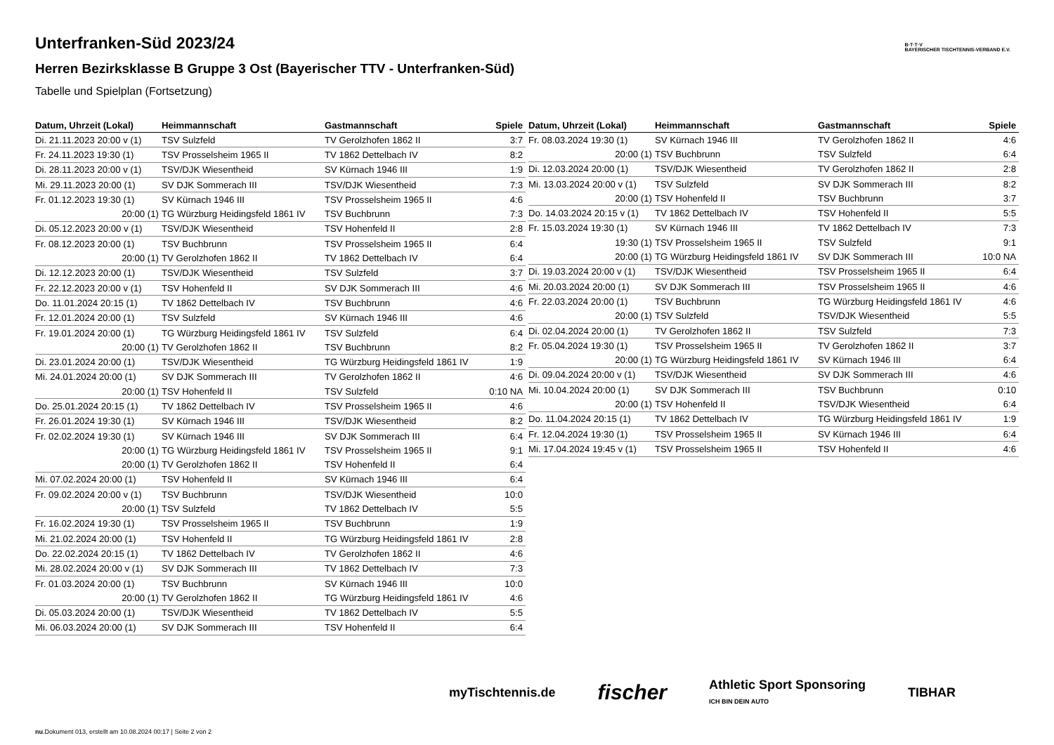B·T·T·V
BAYERISCHER TISCHTENNIS-VERBAND E.V.
Unterfranken-Süd 2023/24
Herren Bezirksklasse B Gruppe 3 Ost (Bayerischer TTV - Unterfranken-Süd)
Tabelle und Spielplan (Fortsetzung)
| Datum, Uhrzeit (Lokal) | Heimmannschaft | Gastmannschaft | Spiele |
| --- | --- | --- | --- |
| Di. 21.11.2023 20:00 v (1) | TSV Sulzfeld | TV Gerolzhofen 1862 II | 3:7 |
| Fr. 24.11.2023 19:30 (1) | TSV Prosselsheim 1965 II | TV 1862 Dettelbach IV | 8:2 |
| Di. 28.11.2023 20:00 v (1) | TSV/DJK Wiesentheid | SV Kürnach 1946 III | 1:9 |
| Mi. 29.11.2023 20:00 (1) | SV DJK Sommerach III | TSV/DJK Wiesentheid | 7:3 |
| Fr. 01.12.2023 19:30 (1) | SV Kürnach 1946 III | TSV Prosselsheim 1965 II | 4:6 |
| 20:00 (1) | TG Würzburg Heidingsfeld 1861 IV | TSV Buchbrunn | 7:3 |
| Di. 05.12.2023 20:00 v (1) | TSV/DJK Wiesentheid | TSV Hohenfeld II | 2:8 |
| Fr. 08.12.2023 20:00 (1) | TSV Buchbrunn | TSV Prosselsheim 1965 II | 6:4 |
| 20:00 (1) | TV Gerolzhofen 1862 II | TV 1862 Dettelbach IV | 6:4 |
| Di. 12.12.2023 20:00 (1) | TSV/DJK Wiesentheid | TSV Sulzfeld | 3:7 |
| Fr. 22.12.2023 20:00 v (1) | TSV Hohenfeld II | SV DJK Sommerach III | 4:6 |
| Do. 11.01.2024 20:15 (1) | TV 1862 Dettelbach IV | TSV Buchbrunn | 4:6 |
| Fr. 12.01.2024 20:00 (1) | TSV Sulzfeld | SV Kürnach 1946 III | 4:6 |
| Fr. 19.01.2024 20:00 (1) | TG Würzburg Heidingsfeld 1861 IV | TSV Sulzfeld | 6:4 |
| 20:00 (1) | TV Gerolzhofen 1862 II | TSV Buchbrunn | 8:2 |
| Di. 23.01.2024 20:00 (1) | TSV/DJK Wiesentheid | TG Würzburg Heidingsfeld 1861 IV | 1:9 |
| Mi. 24.01.2024 20:00 (1) | SV DJK Sommerach III | TV Gerolzhofen 1862 II | 4:6 |
| 20:00 (1) | TSV Hohenfeld II | TSV Sulzfeld | 0:10 NA |
| Do. 25.01.2024 20:15 (1) | TV 1862 Dettelbach IV | TSV Prosselsheim 1965 II | 4:6 |
| Fr. 26.01.2024 19:30 (1) | SV Kürnach 1946 III | TSV/DJK Wiesentheid | 8:2 |
| Fr. 02.02.2024 19:30 (1) | SV Kürnach 1946 III | SV DJK Sommerach III | 6:4 |
| 20:00 (1) | TG Würzburg Heidingsfeld 1861 IV | TSV Prosselsheim 1965 II | 9:1 |
| 20:00 (1) | TV Gerolzhofen 1862 II | TSV Hohenfeld II | 6:4 |
| Mi. 07.02.2024 20:00 (1) | TSV Hohenfeld II | SV Kürnach 1946 III | 6:4 |
| Fr. 09.02.2024 20:00 v (1) | TSV Buchbrunn | TSV/DJK Wiesentheid | 10:0 |
| 20:00 (1) | TSV Sulzfeld | TV 1862 Dettelbach IV | 5:5 |
| Fr. 16.02.2024 19:30 (1) | TSV Prosselsheim 1965 II | TSV Buchbrunn | 1:9 |
| Mi. 21.02.2024 20:00 (1) | TSV Hohenfeld II | TG Würzburg Heidingsfeld 1861 IV | 2:8 |
| Do. 22.02.2024 20:15 (1) | TV 1862 Dettelbach IV | TV Gerolzhofen 1862 II | 4:6 |
| Mi. 28.02.2024 20:00 v (1) | SV DJK Sommerach III | TV 1862 Dettelbach IV | 7:3 |
| Fr. 01.03.2024 20:00 (1) | TSV Buchbrunn | SV Kürnach 1946 III | 10:0 |
| 20:00 (1) | TV Gerolzhofen 1862 II | TG Würzburg Heidingsfeld 1861 IV | 4:6 |
| Di. 05.03.2024 20:00 (1) | TSV/DJK Wiesentheid | TV 1862 Dettelbach IV | 5:5 |
| Mi. 06.03.2024 20:00 (1) | SV DJK Sommerach III | TSV Hohenfeld II | 6:4 |
| Datum, Uhrzeit (Lokal) | Heimmannschaft | Gastmannschaft | Spiele |
| --- | --- | --- | --- |
| Fr. 08.03.2024 19:30 (1) | SV Kürnach 1946 III | TV Gerolzhofen 1862 II | 4:6 |
| 20:00 (1) | TSV Buchbrunn | TSV Sulzfeld | 6:4 |
| Di. 12.03.2024 20:00 (1) | TSV/DJK Wiesentheid | TV Gerolzhofen 1862 II | 2:8 |
| Mi. 13.03.2024 20:00 v (1) | TSV Sulzfeld | SV DJK Sommerach III | 8:2 |
| 20:00 (1) | TSV Hohenfeld II | TSV Buchbrunn | 3:7 |
| Do. 14.03.2024 20:15 v (1) | TV 1862 Dettelbach IV | TSV Hohenfeld II | 5:5 |
| Fr. 15.03.2024 19:30 (1) | SV Kürnach 1946 III | TV 1862 Dettelbach IV | 7:3 |
| 19:30 (1) | TSV Prosselsheim 1965 II | TSV Sulzfeld | 9:1 |
| 20:00 (1) | TG Würzburg Heidingsfeld 1861 IV | SV DJK Sommerach III | 10:0 NA |
| Di. 19.03.2024 20:00 v (1) | TSV/DJK Wiesentheid | TSV Prosselsheim 1965 II | 6:4 |
| Mi. 20.03.2024 20:00 (1) | SV DJK Sommerach III | TSV Prosselsheim 1965 II | 4:6 |
| Fr. 22.03.2024 20:00 (1) | TSV Buchbrunn | TG Würzburg Heidingsfeld 1861 IV | 4:6 |
| 20:00 (1) | TSV Sulzfeld | TSV/DJK Wiesentheid | 5:5 |
| Di. 02.04.2024 20:00 (1) | TV Gerolzhofen 1862 II | TSV Sulzfeld | 7:3 |
| Fr. 05.04.2024 19:30 (1) | TSV Prosselsheim 1965 II | TV Gerolzhofen 1862 II | 3:7 |
| 20:00 (1) | TG Würzburg Heidingsfeld 1861 IV | SV Kürnach 1946 III | 6:4 |
| Di. 09.04.2024 20:00 v (1) | TSV/DJK Wiesentheid | SV DJK Sommerach III | 4:6 |
| Mi. 10.04.2024 20:00 (1) | SV DJK Sommerach III | TSV Buchbrunn | 0:10 |
| 20:00 (1) | TSV Hohenfeld II | TSV/DJK Wiesentheid | 6:4 |
| Do. 11.04.2024 20:15 (1) | TV 1862 Dettelbach IV | TG Würzburg Heidingsfeld 1861 IV | 1:9 |
| Fr. 12.04.2024 19:30 (1) | TSV Prosselsheim 1965 II | SV Kürnach 1946 III | 6:4 |
| Mi. 17.04.2024 19:45 v (1) | TSV Prosselsheim 1965 II | TSV Hohenfeld II | 4:6 |
myTischtennis.de fischer Athletic Sport Sponsoring
ICH BIN DEIN AUTO TIBHAR
nu.Dokument 013, erstellt am 10.08.2024 00:17 | Seite 2 von 2